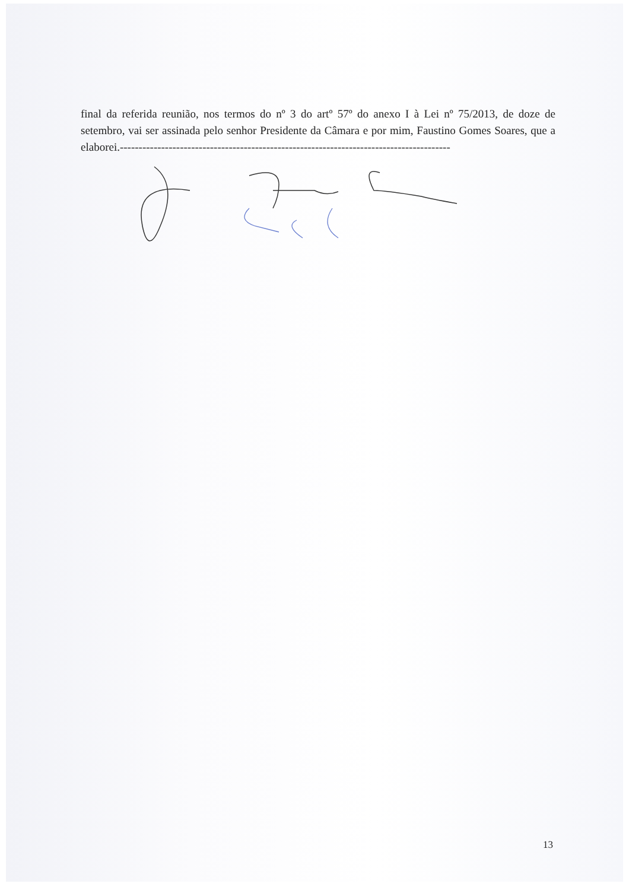final da referida reunião, nos termos do nº 3 do artº 57º do anexo I à Lei nº 75/2013, de doze de setembro, vai ser assinada pelo senhor Presidente da Câmara e por mim, Faustino Gomes Soares, que a elaborei.----------------------------------------------------------------------------------------
13